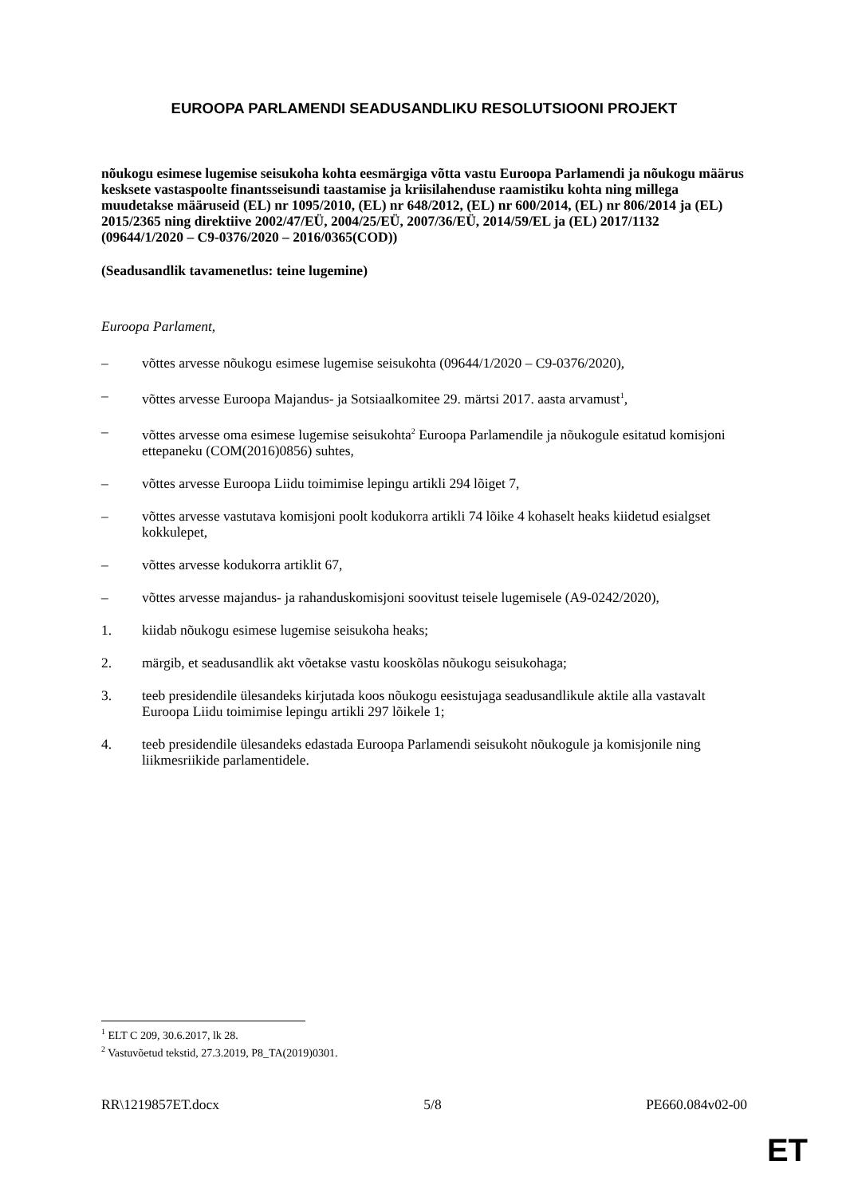EUROOPA PARLAMENDI SEADUSANDLIKU RESOLUTSIOONI PROJEKT
nõukogu esimese lugemise seisukoha kohta eesmärgiga võtta vastu Euroopa Parlamendi ja nõukogu määrus kesksete vastaspoolte finantsseisundi taastamise ja kriisilahenduse raamistiku kohta ning millega muudetakse määruseid (EL) nr 1095/2010, (EL) nr 648/2012, (EL) nr 600/2014, (EL) nr 806/2014 ja (EL) 2015/2365 ning direktiive 2002/47/EÜ, 2004/25/EÜ, 2007/36/EÜ, 2014/59/EL ja (EL) 2017/1132
(09644/1/2020 – C9-0376/2020 – 2016/0365(COD))
(Seadusandlik tavamenetlus: teine lugemine)
Euroopa Parlament,
– võttes arvesse nõukogu esimese lugemise seisukohta (09644/1/2020 – C9-0376/2020),
– võttes arvesse Euroopa Majandus- ja Sotsiaalkomitee 29. märtsi 2017. aasta arvamust<sup>1</sup>,
– võttes arvesse oma esimese lugemise seisukohta<sup>2</sup> Euroopa Parlamendile ja nõukogule esitatud komisjoni ettepaneku (COM(2016)0856) suhtes,
– võttes arvesse Euroopa Liidu toimimise lepingu artikli 294 lõiget 7,
– võttes arvesse vastutava komisjoni poolt kodukorra artikli 74 lõike 4 kohaselt heaks kiidetud esialgset kokkulepet,
– võttes arvesse kodukorra artiklit 67,
– võttes arvesse majandus- ja rahanduskomisjoni soovitust teisele lugemisele (A9-0242/2020),
1. kiidab nõukogu esimese lugemise seisukoha heaks;
2. märgib, et seadusandlik akt võetakse vastu kooskõlas nõukogu seisukohaga;
3. teeb presidendile ülesandeks kirjutada koos nõukogu eesistujaga seadusandlikule aktile alla vastavalt Euroopa Liidu toimimise lepingu artikli 297 lõikele 1;
4. teeb presidendile ülesandeks edastada Euroopa Parlamendi seisukoht nõukogule ja komisjonile ning liikmesriikide parlamentidele.
<sup>1</sup> ELT C 209, 30.6.2017, lk 28.
<sup>2</sup> Vastuvõetud tekstid, 27.3.2019, P8_TA(2019)0301.
RR\1219857ET.docx 5/8 PE660.084v02-00
ET